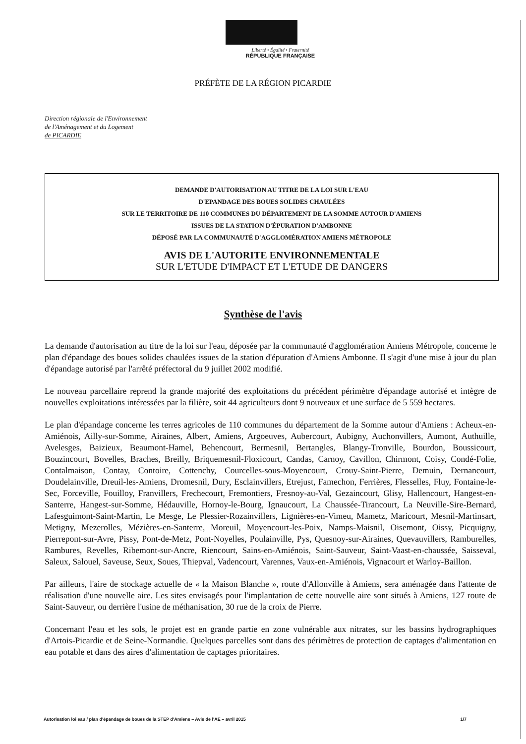Liberté • Égalité • Fraternité
RÉPUBLIQUE FRANÇAISE
PRÉFÈTE DE LA RÉGION PICARDIE
Direction régionale de l'Environnement
de l'Aménagement et du Logement
de PICARDIE
DEMANDE D'AUTORISATION AU TITRE DE LA LOI SUR L'EAU
D'EPANDAGE DES BOUES SOLIDES CHAULÉES
SUR LE TERRITOIRE DE 110 COMMUNES DU DÉPARTEMENT DE LA SOMME AUTOUR D'AMIENS
ISSUES DE LA STATION D'ÉPURATION D'AMBONNE
DÉPOSÉ PAR LA COMMUNAUTÉ D'AGGLOMÉRATION AMIENS MÉTROPOLE
AVIS DE L'AUTORITE ENVIRONNEMENTALE
SUR L'ETUDE D'IMPACT ET L'ETUDE DE DANGERS
Synthèse de l'avis
La demande d'autorisation au titre de la loi sur l'eau, déposée par la communauté d'agglomération Amiens Métropole, concerne le plan d'épandage des boues solides chaulées issues de la station d'épuration d'Amiens Ambonne. Il s'agit d'une mise à jour du plan d'épandage autorisé par l'arrêté préfectoral du 9 juillet 2002 modifié.
Le nouveau parcellaire reprend la grande majorité des exploitations du précédent périmètre d'épandage autorisé et intègre de nouvelles exploitations intéressées par la filière, soit 44 agriculteurs dont 9 nouveaux et une surface de 5 559 hectares.
Le plan d'épandage concerne les terres agricoles de 110 communes du département de la Somme autour d'Amiens : Acheux-en-Amiénois, Ailly-sur-Somme, Airaines, Albert, Amiens, Argoeuves, Aubercourt, Aubigny, Auchonvillers, Aumont, Authuille, Avelesges, Baizieux, Beaumont-Hamel, Behencourt, Bermesnil, Bertangles, Blangy-Tronville, Bourdon, Boussicourt, Bouzincourt, Bovelles, Braches, Breilly, Briquemesnil-Floxicourt, Candas, Carnoy, Cavillon, Chirmont, Coisy, Condé-Folie, Contalmaison, Contay, Contoire, Cottenchy, Courcelles-sous-Moyencourt, Crouy-Saint-Pierre, Demuin, Dernancourt, Doudelainville, Dreuil-les-Amiens, Dromesnil, Dury, Esclainvillers, Etrejust, Famechon, Ferrières, Flesselles, Fluy, Fontaine-le-Sec, Forceville, Fouilloy, Franvillers, Frechecourt, Fremontiers, Fresnoy-au-Val, Gezaincourt, Glisy, Hallencourt, Hangest-en-Santerre, Hangest-sur-Somme, Hédauville, Hornoy-le-Bourg, Ignaucourt, La Chaussée-Tirancourt, La Neuville-Sire-Bernard, Lafesguimont-Saint-Martin, Le Mesge, Le Plessier-Rozainvillers, Lignières-en-Vimeu, Mametz, Maricourt, Mesnil-Martinsart, Metigny, Mezerolles, Mézières-en-Santerre, Moreuil, Moyencourt-les-Poix, Namps-Maisnil, Oisemont, Oissy, Picquigny, Pierrepont-sur-Avre, Pissy, Pont-de-Metz, Pont-Noyelles, Poulainville, Pys, Quesnoy-sur-Airaines, Quevauvillers, Ramburelles, Rambures, Revelles, Ribemont-sur-Ancre, Riencourt, Sains-en-Amiénois, Saint-Sauveur, Saint-Vaast-en-chaussée, Saisseval, Saleux, Salouel, Saveuse, Seux, Soues, Thiepval, Vadencourt, Varennes, Vaux-en-Amiénois, Vignacourt et Warloy-Baillon.
Par ailleurs, l'aire de stockage actuelle de « la Maison Blanche », route d'Allonville à Amiens, sera aménagée dans l'attente de réalisation d'une nouvelle aire. Les sites envisagés pour l'implantation de cette nouvelle aire sont situés à Amiens, 127 route de Saint-Sauveur, ou derrière l'usine de méthanisation, 30 rue de la croix de Pierre.
Concernant l'eau et les sols, le projet est en grande partie en zone vulnérable aux nitrates, sur les bassins hydrographiques d'Artois-Picardie et de Seine-Normandie. Quelques parcelles sont dans des périmètres de protection de captages d'alimentation en eau potable et dans des aires d'alimentation de captages prioritaires.
Autorisation loi eau / plan d'épandage de boues de la STEP d'Amiens – Avis de l'AE – avril 2015 1/7